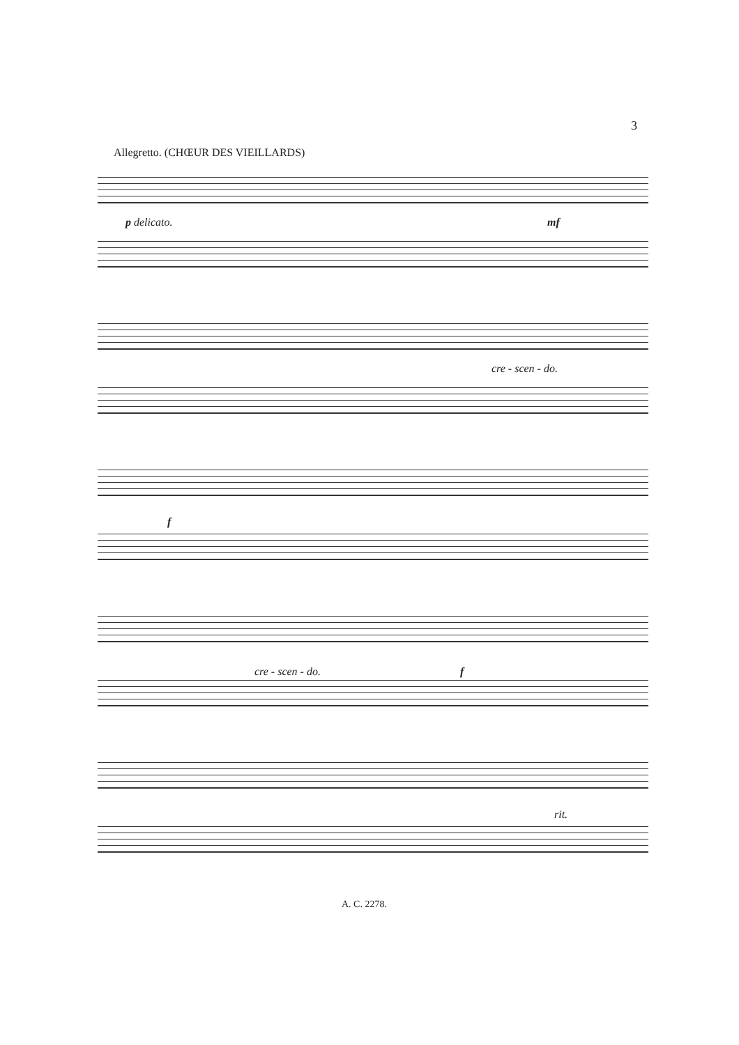3
Allegretto. (CHŒUR DES VIEILLARDS)
p delicato. mf
cre - scen - do.
f
cre - scen - do. f
rit.
A. C. 2278.